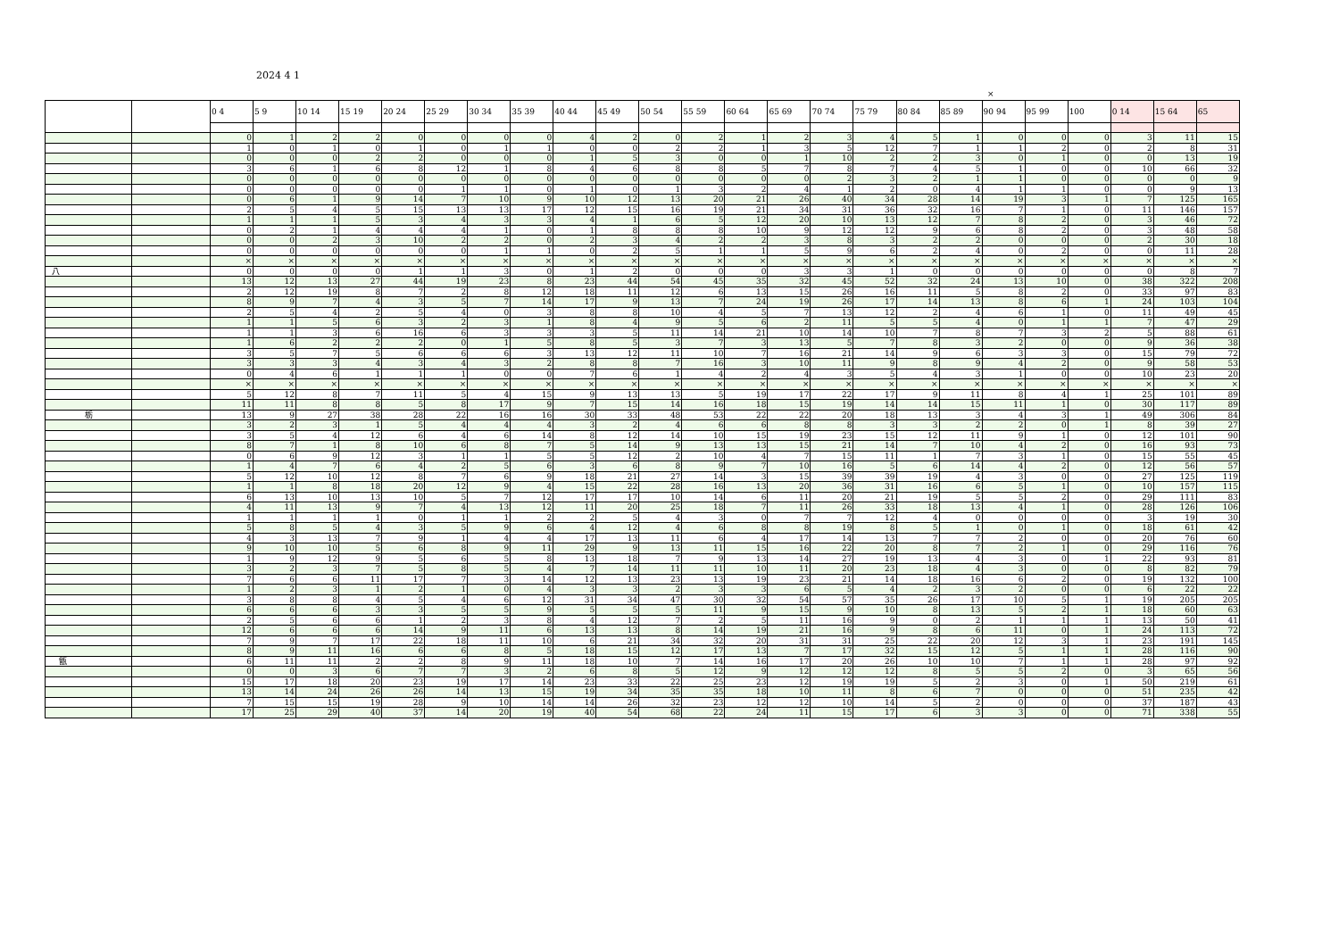2024 4 1
×
| | | 0 4 | 5 9 | 10 14 | 15 19 | 20 24 | 25 29 | 30 34 | 35 39 | 40 44 | 45 49 | 50 54 | 55 59 | 60 64 | 65 69 | 70 74 | 75 79 | 80 84 | 85 89 | 90 94 | 95 99 | 100 | 0 14 | 15 64 | 65 |
| --- | --- | --- | --- | --- | --- | --- | --- | --- | --- | --- | --- | --- | --- | --- | --- | --- | --- | --- | --- | --- | --- | --- | --- | --- | --- |
| | | 0 | 1 | 2 | 2 | 0 | 0 | 0 | 0 | 4 | 2 | 0 | 2 | 1 | 2 | 3 | 4 | 5 | 1 | 0 | 0 | 0 | 3 | 11 | 15 |
| | | 1 | 0 | 1 | 0 | 1 | 0 | 1 | 1 | 0 | 0 | 2 | 2 | 1 | 3 | 5 | 12 | 7 | 1 | 1 | 2 | 0 | 2 | 8 | 31 |
| | | 0 | 0 | 0 | 2 | 2 | 0 | 0 | 0 | 1 | 5 | 3 | 0 | 0 | 1 | 10 | 2 | 2 | 3 | 0 | 1 | 0 | 0 | 13 | 19 |
| | | 3 | 6 | 1 | 6 | 8 | 12 | 1 | 8 | 4 | 6 | 8 | 8 | 5 | 7 | 8 | 7 | 4 | 5 | 1 | 0 | 0 | 10 | 66 | 32 |
| | | 0 | 0 | 0 | 0 | 0 | 0 | 0 | 0 | 0 | 0 | 0 | 0 | 0 | 0 | 2 | 3 | 2 | 1 | 1 | 0 | 0 | 0 | 0 | 9 |
| | | 0 | 0 | 0 | 0 | 0 | 1 | 1 | 0 | 1 | 0 | 1 | 3 | 2 | 4 | 1 | 2 | 0 | 4 | 1 | 1 | 0 | 0 | 9 | 13 |
| | | 0 | 6 | 1 | 9 | 14 | 7 | 10 | 9 | 10 | 12 | 13 | 20 | 21 | 26 | 40 | 34 | 28 | 14 | 19 | 3 | 1 | 7 | 125 | 165 |
| | | 2 | 5 | 4 | 5 | 15 | 13 | 13 | 17 | 12 | 15 | 16 | 19 | 21 | 34 | 31 | 36 | 32 | 16 | 7 | 1 | 0 | 11 | 146 | 157 |
| | | 1 | 1 | 1 | 5 | 3 | 4 | 3 | 3 | 4 | 1 | 6 | 5 | 12 | 20 | 10 | 13 | 12 | 7 | 8 | 2 | 0 | 3 | 46 | 72 |
| | | 0 | 2 | 1 | 4 | 4 | 4 | 1 | 0 | 1 | 8 | 8 | 8 | 10 | 9 | 12 | 12 | 9 | 6 | 8 | 2 | 0 | 3 | 48 | 58 |
| | | 0 | 0 | 2 | 3 | 10 | 2 | 2 | 0 | 2 | 3 | 4 | 2 | 2 | 3 | 8 | 3 | 2 | 2 | 0 | 0 | 0 | 2 | 30 | 18 |
| | | 0 | 0 | 0 | 0 | 0 | 0 | 1 | 1 | 0 | 2 | 5 | 1 | 1 | 5 | 9 | 6 | 2 | 4 | 0 | 2 | 0 | 0 | 11 | 28 |
| | | × | × | × | × | × | × | × | × | × | × | × | × | × | × | × | × | × | × | × | × | × | × | × | × |
| 八 | | 0 | 0 | 0 | 0 | 1 | 1 | 3 | 0 | 1 | 2 | 0 | 0 | 0 | 3 | 3 | 1 | 0 | 0 | 0 | 0 | 0 | 0 | 8 | 7 |
| | | 13 | 12 | 13 | 27 | 44 | 19 | 23 | 8 | 23 | 44 | 54 | 45 | 35 | 32 | 45 | 52 | 32 | 24 | 13 | 10 | 0 | 38 | 322 | 208 |
| | | 2 | 12 | 19 | 8 | 7 | 2 | 8 | 12 | 18 | 11 | 12 | 6 | 13 | 15 | 26 | 16 | 11 | 5 | 8 | 2 | 0 | 33 | 97 | 83 |
| | | 8 | 9 | 7 | 4 | 3 | 5 | 7 | 14 | 17 | 9 | 13 | 7 | 24 | 19 | 26 | 17 | 14 | 13 | 8 | 6 | 1 | 24 | 103 | 104 |
| | | 2 | 5 | 4 | 2 | 5 | 4 | 0 | 3 | 8 | 8 | 10 | 4 | 5 | 7 | 13 | 12 | 2 | 4 | 6 | 1 | 0 | 11 | 49 | 45 |
| | | 1 | 1 | 5 | 6 | 3 | 2 | 3 | 1 | 8 | 4 | 9 | 5 | 6 | 2 | 11 | 5 | 5 | 4 | 0 | 1 | 1 | 7 | 47 | 29 |
| | | 1 | 1 | 3 | 6 | 16 | 6 | 3 | 3 | 3 | 5 | 11 | 14 | 21 | 10 | 14 | 10 | 7 | 8 | 7 | 3 | 2 | 5 | 88 | 61 |
| | | 1 | 6 | 2 | 2 | 2 | 0 | 1 | 5 | 8 | 5 | 3 | 7 | 3 | 13 | 5 | 7 | 8 | 3 | 2 | 0 | 0 | 9 | 36 | 38 |
| | | 3 | 5 | 7 | 5 | 6 | 6 | 6 | 3 | 13 | 12 | 11 | 10 | 7 | 16 | 21 | 14 | 9 | 6 | 3 | 3 | 0 | 15 | 79 | 72 |
| | | 3 | 3 | 3 | 4 | 3 | 4 | 3 | 2 | 8 | 8 | 7 | 16 | 3 | 10 | 11 | 9 | 8 | 9 | 4 | 2 | 0 | 9 | 58 | 53 |
| | | 0 | 4 | 6 | 1 | 1 | 1 | 0 | 0 | 7 | 6 | 1 | 4 | 2 | 4 | 3 | 5 | 4 | 3 | 1 | 0 | 0 | 10 | 23 | 20 |
| | | × | × | × | × | × | × | × | × | × | × | × | × | × | × | × | × | × | × | × | × | × | × | × | × |
| | | 5 | 12 | 8 | 7 | 11 | 5 | 4 | 15 | 9 | 13 | 13 | 5 | 19 | 17 | 22 | 17 | 9 | 11 | 8 | 4 | 1 | 25 | 101 | 89 |
| | | 11 | 11 | 8 | 8 | 5 | 8 | 17 | 9 | 7 | 15 | 14 | 16 | 18 | 15 | 19 | 14 | 14 | 15 | 11 | 1 | 0 | 30 | 117 | 89 |
| 栃 | | 13 | 9 | 27 | 38 | 28 | 22 | 16 | 16 | 30 | 33 | 48 | 53 | 22 | 22 | 20 | 18 | 13 | 3 | 4 | 3 | 1 | 49 | 306 | 84 |
| | | 3 | 2 | 3 | 1 | 5 | 4 | 4 | 4 | 3 | 2 | 4 | 6 | 6 | 8 | 8 | 3 | 3 | 2 | 2 | 0 | 1 | 8 | 39 | 27 |
| | | 3 | 5 | 4 | 12 | 6 | 4 | 6 | 14 | 8 | 12 | 14 | 10 | 15 | 19 | 23 | 15 | 12 | 11 | 9 | 1 | 0 | 12 | 101 | 90 |
| | | 8 | 7 | 1 | 8 | 10 | 6 | 8 | 7 | 5 | 14 | 9 | 13 | 13 | 15 | 21 | 14 | 7 | 10 | 4 | 2 | 0 | 16 | 93 | 73 |
| | | 0 | 6 | 9 | 12 | 3 | 1 | 1 | 5 | 5 | 12 | 2 | 10 | 4 | 7 | 15 | 11 | 1 | 7 | 3 | 1 | 0 | 15 | 55 | 45 |
| | | 1 | 4 | 7 | 6 | 4 | 2 | 5 | 6 | 3 | 6 | 8 | 9 | 7 | 10 | 16 | 5 | 6 | 14 | 4 | 2 | 0 | 12 | 56 | 57 |
| | | 5 | 12 | 10 | 12 | 8 | 7 | 6 | 9 | 18 | 21 | 27 | 14 | 3 | 15 | 39 | 39 | 19 | 4 | 3 | 0 | 0 | 27 | 125 | 119 |
| | | 1 | 1 | 8 | 18 | 20 | 12 | 9 | 4 | 15 | 22 | 28 | 16 | 13 | 20 | 36 | 31 | 16 | 6 | 5 | 1 | 0 | 10 | 157 | 115 |
| | | 6 | 13 | 10 | 13 | 10 | 5 | 7 | 12 | 17 | 17 | 10 | 14 | 6 | 11 | 20 | 21 | 19 | 5 | 5 | 2 | 0 | 29 | 111 | 83 |
| | | 4 | 11 | 13 | 9 | 7 | 4 | 13 | 12 | 11 | 20 | 25 | 18 | 7 | 11 | 26 | 33 | 18 | 13 | 4 | 1 | 0 | 28 | 126 | 106 |
| | | 1 | 1 | 1 | 1 | 0 | 1 | 1 | 2 | 2 | 5 | 4 | 3 | 0 | 7 | 7 | 12 | 4 | 0 | 0 | 0 | 0 | 3 | 19 | 30 |
| | | 5 | 8 | 5 | 4 | 3 | 5 | 9 | 6 | 4 | 12 | 4 | 6 | 8 | 8 | 19 | 8 | 5 | 1 | 0 | 1 | 0 | 18 | 61 | 42 |
| | | 4 | 3 | 13 | 7 | 9 | 1 | 4 | 4 | 17 | 13 | 11 | 6 | 4 | 17 | 14 | 13 | 7 | 7 | 2 | 0 | 0 | 20 | 76 | 60 |
| | | 9 | 10 | 10 | 5 | 6 | 8 | 9 | 11 | 29 | 9 | 13 | 11 | 15 | 16 | 22 | 20 | 8 | 7 | 2 | 1 | 0 | 29 | 116 | 76 |
| | | 1 | 9 | 12 | 9 | 5 | 6 | 5 | 8 | 13 | 18 | 7 | 9 | 13 | 14 | 27 | 19 | 13 | 4 | 3 | 0 | 1 | 22 | 93 | 81 |
| | | 3 | 2 | 3 | 7 | 5 | 8 | 5 | 4 | 7 | 14 | 11 | 11 | 10 | 11 | 20 | 23 | 18 | 4 | 3 | 0 | 0 | 8 | 82 | 79 |
| | | 7 | 6 | 6 | 11 | 17 | 7 | 3 | 14 | 12 | 13 | 23 | 13 | 19 | 23 | 21 | 14 | 18 | 16 | 6 | 2 | 0 | 19 | 132 | 100 |
| | | 1 | 2 | 3 | 1 | 2 | 1 | 0 | 4 | 3 | 3 | 2 | 3 | 3 | 6 | 5 | 4 | 2 | 3 | 2 | 0 | 0 | 6 | 22 | 22 |
| | | 3 | 8 | 8 | 4 | 5 | 4 | 6 | 12 | 31 | 34 | 47 | 30 | 32 | 54 | 57 | 35 | 26 | 17 | 10 | 5 | 1 | 19 | 205 | 205 |
| | | 6 | 6 | 6 | 3 | 3 | 5 | 5 | 9 | 5 | 5 | 5 | 11 | 9 | 15 | 9 | 10 | 8 | 13 | 5 | 2 | 1 | 18 | 60 | 63 |
| | | 2 | 5 | 6 | 6 | 1 | 2 | 3 | 8 | 4 | 12 | 7 | 2 | 5 | 11 | 16 | 9 | 0 | 2 | 1 | 1 | 1 | 13 | 50 | 41 |
| | | 12 | 6 | 6 | 6 | 14 | 9 | 11 | 6 | 13 | 13 | 8 | 14 | 19 | 21 | 16 | 9 | 8 | 6 | 11 | 0 | 1 | 24 | 113 | 72 |
| | | 7 | 9 | 7 | 17 | 22 | 18 | 11 | 10 | 6 | 21 | 34 | 32 | 20 | 31 | 31 | 25 | 22 | 20 | 12 | 3 | 1 | 23 | 191 | 145 |
| | | 8 | 9 | 11 | 16 | 6 | 6 | 8 | 5 | 18 | 15 | 12 | 17 | 13 | 7 | 17 | 32 | 15 | 12 | 5 | 1 | 1 | 28 | 116 | 90 |
| 甑 | | 6 | 11 | 11 | 2 | 2 | 8 | 9 | 11 | 18 | 10 | 7 | 14 | 16 | 17 | 20 | 26 | 10 | 10 | 7 | 1 | 1 | 28 | 97 | 92 |
| | | 0 | 0 | 3 | 6 | 7 | 7 | 3 | 2 | 6 | 8 | 5 | 12 | 9 | 12 | 12 | 12 | 8 | 5 | 5 | 2 | 0 | 3 | 65 | 56 |
| | | 15 | 17 | 18 | 20 | 23 | 19 | 17 | 14 | 23 | 33 | 22 | 25 | 23 | 12 | 19 | 19 | 5 | 2 | 3 | 0 | 1 | 50 | 219 | 61 |
| | | 13 | 14 | 24 | 26 | 26 | 14 | 13 | 15 | 19 | 34 | 35 | 35 | 18 | 10 | 11 | 8 | 6 | 7 | 0 | 0 | 0 | 51 | 235 | 42 |
| | | 7 | 15 | 15 | 19 | 28 | 9 | 10 | 14 | 14 | 26 | 32 | 23 | 12 | 12 | 10 | 14 | 5 | 2 | 0 | 0 | 0 | 37 | 187 | 43 |
| | | 17 | 25 | 29 | 40 | 37 | 14 | 20 | 19 | 40 | 54 | 68 | 22 | 24 | 11 | 15 | 17 | 6 | 3 | 3 | 0 | 0 | 71 | 338 | 55 |